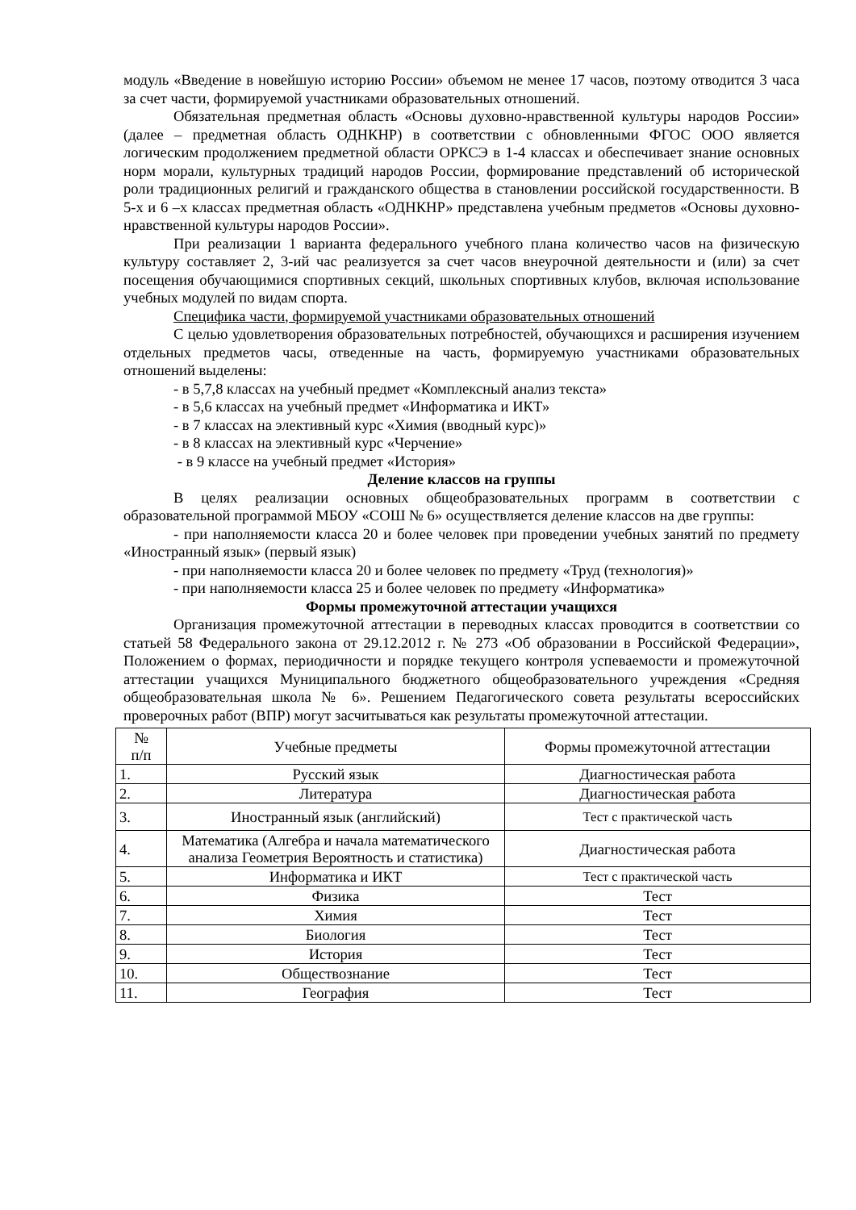модуль «Введение в новейшую историю России» объемом не менее 17 часов, поэтому отводится 3 часа за счет части, формируемой участниками образовательных отношений.
Обязательная предметная область «Основы духовно-нравственной культуры народов России» (далее – предметная область ОДНКНР) в соответствии с обновленными ФГОС ООО является логическим продолжением предметной области ОРКСЭ в 1-4 классах и обеспечивает знание основных норм морали, культурных традиций народов России, формирование представлений об исторической роли традиционных религий и гражданского общества в становлении российской государственности. В 5-х и 6 –х классах предметная область «ОДНКНР» представлена учебным предметов «Основы духовно-нравственной культуры народов России».
При реализации 1 варианта федерального учебного плана количество часов на физическую культуру составляет 2, 3-ий час реализуется за счет часов внеурочной деятельности и (или) за счет посещения обучающимися спортивных секций, школьных спортивных клубов, включая использование учебных модулей по видам спорта.
Специфика части, формируемой участниками образовательных отношений
С целью удовлетворения образовательных потребностей, обучающихся и расширения изучением отдельных предметов часы, отведенные на часть, формируемую участниками образовательных отношений выделены:
- в 5,7,8 классах на учебный предмет «Комплексный анализ текста»
- в 5,6 классах на учебный предмет «Информатика и ИКТ»
- в 7 классах на элективный курс «Химия (вводный курс)»
- в 8 классах на элективный курс «Черчение»
- в 9 классе на учебный предмет «История»
Деление классов на группы
В целях реализации основных общеобразовательных программ в соответствии с образовательной программой МБОУ «СОШ № 6» осуществляется деление классов на две группы:
- при наполняемости класса 20 и более человек при проведении учебных занятий по предмету «Иностранный язык» (первый язык)
- при наполняемости класса 20 и более человек по предмету «Труд (технология)»
- при наполняемости класса 25 и более человек по предмету «Информатика»
Формы промежуточной аттестации учащихся
Организация промежуточной аттестации в переводных классах проводится в соответствии со статьей 58 Федерального закона от 29.12.2012 г. № 273 «Об образовании в Российской Федерации», Положением о формах, периодичности и порядке текущего контроля успеваемости и промежуточной аттестации учащихся Муниципального бюджетного общеобразовательного учреждения «Средняя общеобразовательная школа № 6». Решением Педагогического совета результаты всероссийских проверочных работ (ВПР) могут засчитываться как результаты промежуточной аттестации.
| № п/п | Учебные предметы | Формы промежуточной аттестации |
| 1. | Русский язык | Диагностическая работа |
| 2. | Литература | Диагностическая работа |
| 3. | Иностранный язык (английский) | Тест с практической часть |
| 4. | Математика (Алгебра и начала математического анализа Геометрия Вероятность и статистика) | Диагностическая работа |
| 5. | Информатика и ИКТ | Тест с практической часть |
| 6. | Физика | Тест |
| 7. | Химия | Тест |
| 8. | Биология | Тест |
| 9. | История | Тест |
| 10. | Обществознание | Тест |
| 11. | География | Тест |